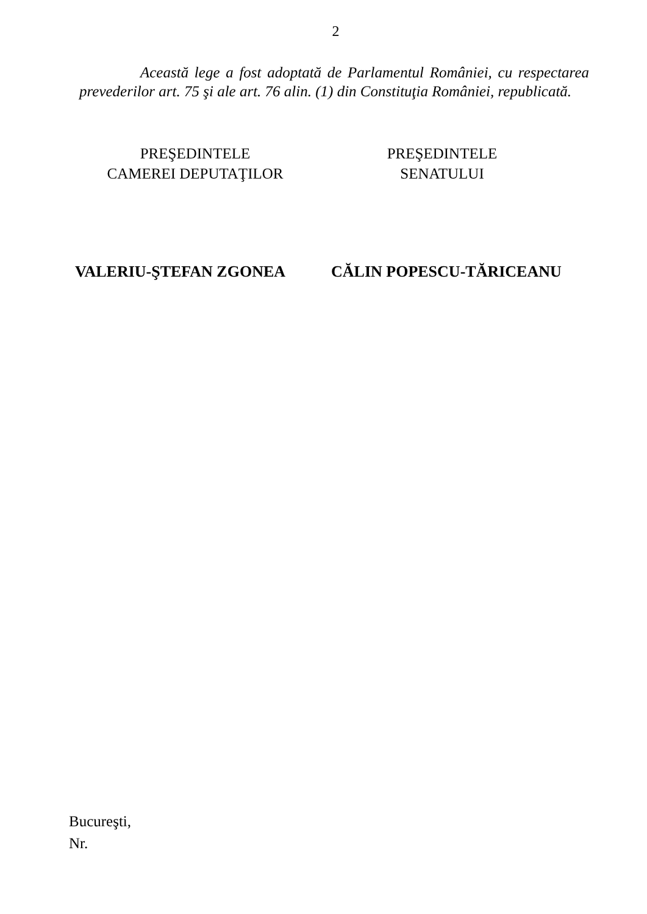2
Această lege a fost adoptată de Parlamentul României, cu respectarea prevederilor art. 75 şi ale art. 76 alin. (1) din Constituţia României, republicată.
PREŞEDINTELE
CAMEREI DEPUTAŢILOR
PREŞEDINTELE
SENATULUI
VALERIU-ŞTEFAN ZGONEA CĂLIN POPESCU-TĂRICEANU
Bucureşti,
Nr.